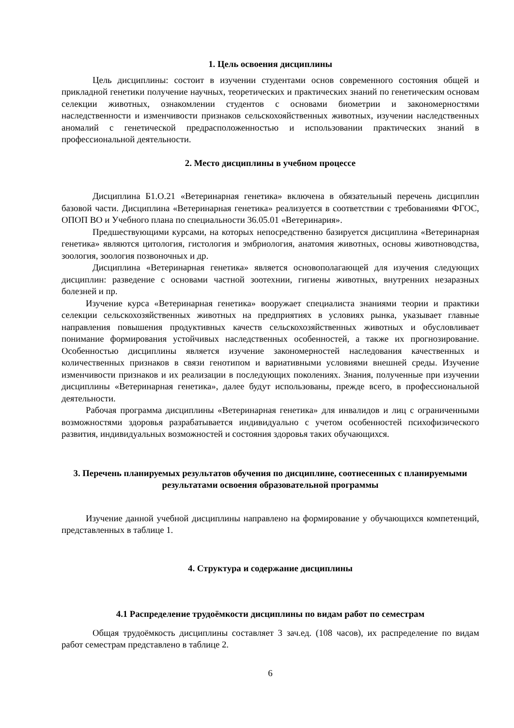1. Цель освоения дисциплины
Цель дисциплины: состоит в изучении студентами основ современного состояния общей и прикладной генетики получение научных, теоретических и практических знаний по генетическим основам селекции животных, ознакомлении студентов с основами биометрии и закономерностями наследственности и изменчивости признаков сельскохояйственных животных, изучении наследственных аномалий с генетической предрасположенностью и использовании практических знаний в профессиональной деятельности.
2. Место дисциплины в учебном процессе
Дисциплина Б1.О.21 «Ветеринарная генетика» включена в обязательный перечень дисциплин базовой части. Дисциплина «Ветеринарная генетика» реализуется в соответствии с требованиями ФГОС, ОПОП ВО и Учебного плана по специальности 36.05.01 «Ветеринария».
Предшествующими курсами, на которых непосредственно базируется дисциплина «Ветеринарная генетика» являются цитология, гистология и эмбриология, анатомия животных, основы животноводства, зоология, зоология позвоночных и др.
Дисциплина «Ветеринарная генетика» является основополагающей для изучения следующих дисциплин: разведение с основами частной зоотехнии, гигиены животных, внутренних незаразных болезней и пр.
Изучение курса «Ветеринарная генетика» вооружает специалиста знаниями теории и практики селекции сельскохозяйственных животных на предприятиях в условиях рынка, указывает главные направления повышения продуктивных качеств сельскохозяйственных животных и обусловливает понимание формирования устойчивых наследственных особенностей, а также их прогнозирование. Особенностью дисциплины является изучение закономерностей наследования качественных и количественных признаков в связи генотипом и вариативными условиями внешней среды. Изучение изменчивости признаков и их реализации в последующих поколениях. Знания, полученные при изучении дисциплины «Ветеринарная генетика», далее будут использованы, прежде всего, в профессиональной деятельности.
Рабочая программа дисциплины «Ветеринарная генетика» для инвалидов и лиц с ограниченными возможностями здоровья разрабатывается индивидуально с учетом особенностей психофизического развития, индивидуальных возможностей и состояния здоровья таких обучающихся.
3. Перечень планируемых результатов обучения по дисциплине, соотнесенных с планируемыми результатами освоения образовательной программы
Изучение данной учебной дисциплины направлено на формирование у обучающихся компетенций, представленных в таблице 1.
4. Структура и содержание дисциплины
4.1 Распределение трудоёмкости дисциплины по видам работ по семестрам
Общая трудоёмкость дисциплины составляет 3 зач.ед. (108 часов), их распределение по видам работ семестрам представлено в таблице 2.
6